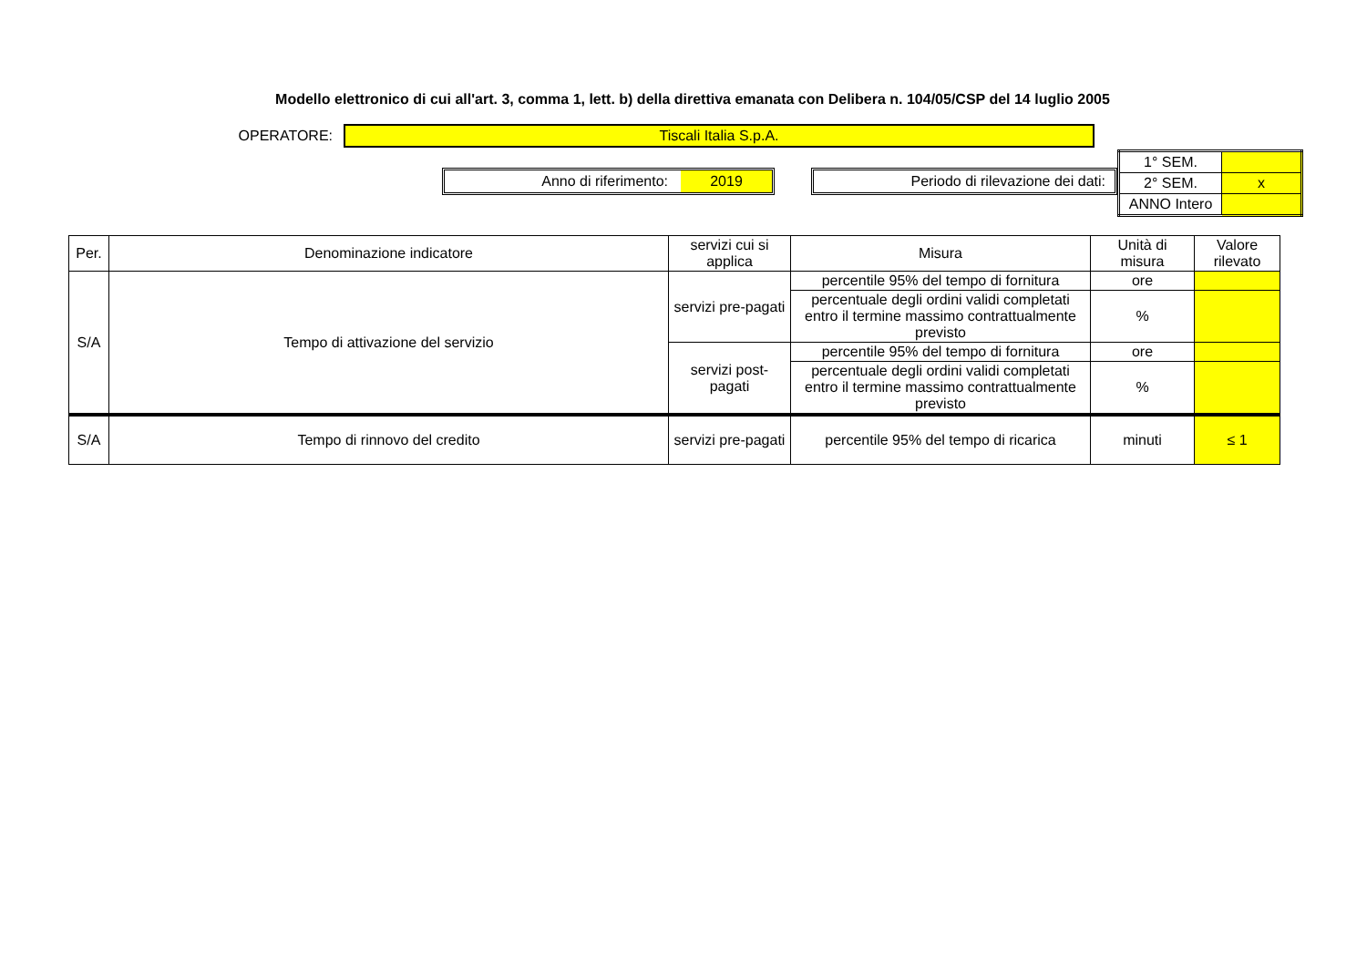Modello elettronico di cui all'art. 3, comma 1, lett. b) della direttiva emanata con Delibera n. 104/05/CSP del 14 luglio 2005
OPERATORE:
Tiscali Italia S.p.A.
Anno di riferimento: 2019 Periodo di rilevazione dei dati:
| 1° SEM. | |
| 2° SEM. | x |
| ANNO Intero | |
| Per. | Denominazione indicatore | servizi cui si applica | Misura | Unità di misura | Valore rilevato |
| --- | --- | --- | --- | --- | --- |
| S/A | Tempo di attivazione del servizio | servizi pre-pagati | percentile 95% del tempo di fornitura | ore | |
| | | | percentuale degli ordini validi completati entro il termine massimo contrattualmente previsto | % | |
| | | servizi post-pagati | percentile 95% del tempo di fornitura | ore | |
| | | | percentuale degli ordini validi completati entro il termine massimo contrattualmente previsto | % | |
| S/A | Tempo di rinnovo del credito | servizi pre-pagati | percentile 95% del tempo di ricarica | minuti | ≤ 1 |